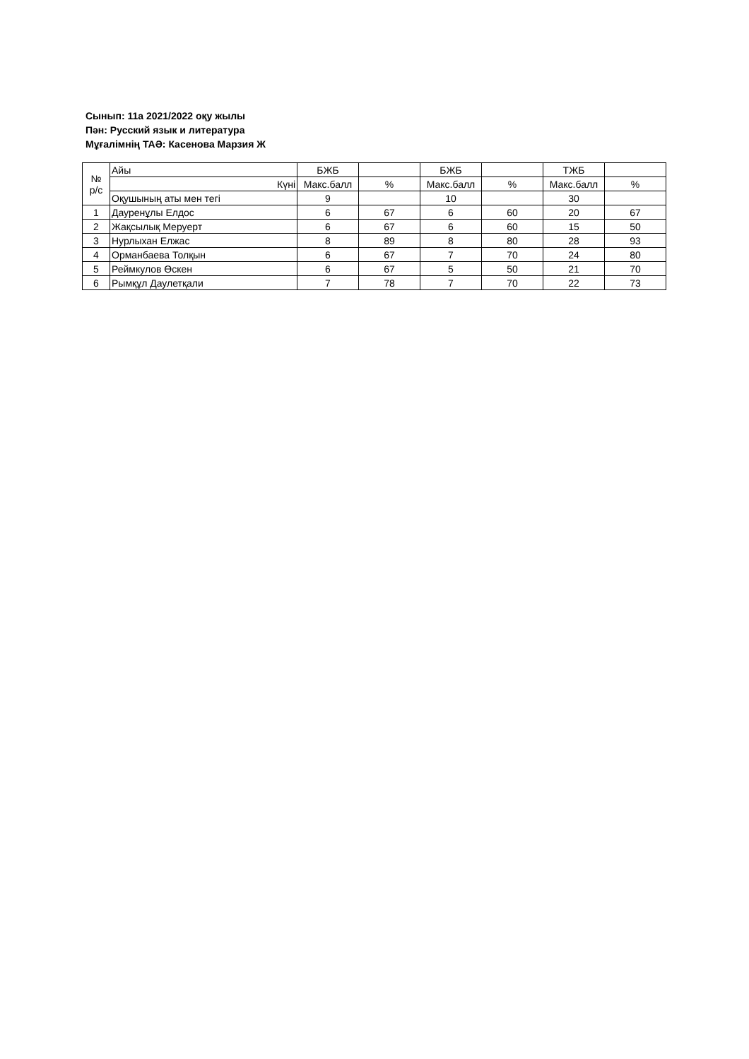Сынып: 11а 2021/2022 оқу жылы
Пән: Русский язык и литература
Мұғалімнің ТАӘ: Касенова Марзия Ж
| № р/с | Айы | БЖБ | | БЖБ | | ТЖБ | |
| --- | --- | --- | --- | --- | --- | --- | --- |
| | Күні | Макс.балл | % | Макс.балл | % | Макс.балл | % |
| | Оқушының аты мен тегі | 9 | | 10 | | 30 | |
| 1 | Дауренұлы Елдос | 6 | 67 | 6 | 60 | 20 | 67 |
| 2 | Жақсылық Меруерт | 6 | 67 | 6 | 60 | 15 | 50 |
| 3 | Нурлыхан Елжас | 8 | 89 | 8 | 80 | 28 | 93 |
| 4 | Орманбаева Толқын | 6 | 67 | 7 | 70 | 24 | 80 |
| 5 | Реймкулов Өскен | 6 | 67 | 5 | 50 | 21 | 70 |
| 6 | Рымқұл Даулетқали | 7 | 78 | 7 | 70 | 22 | 73 |